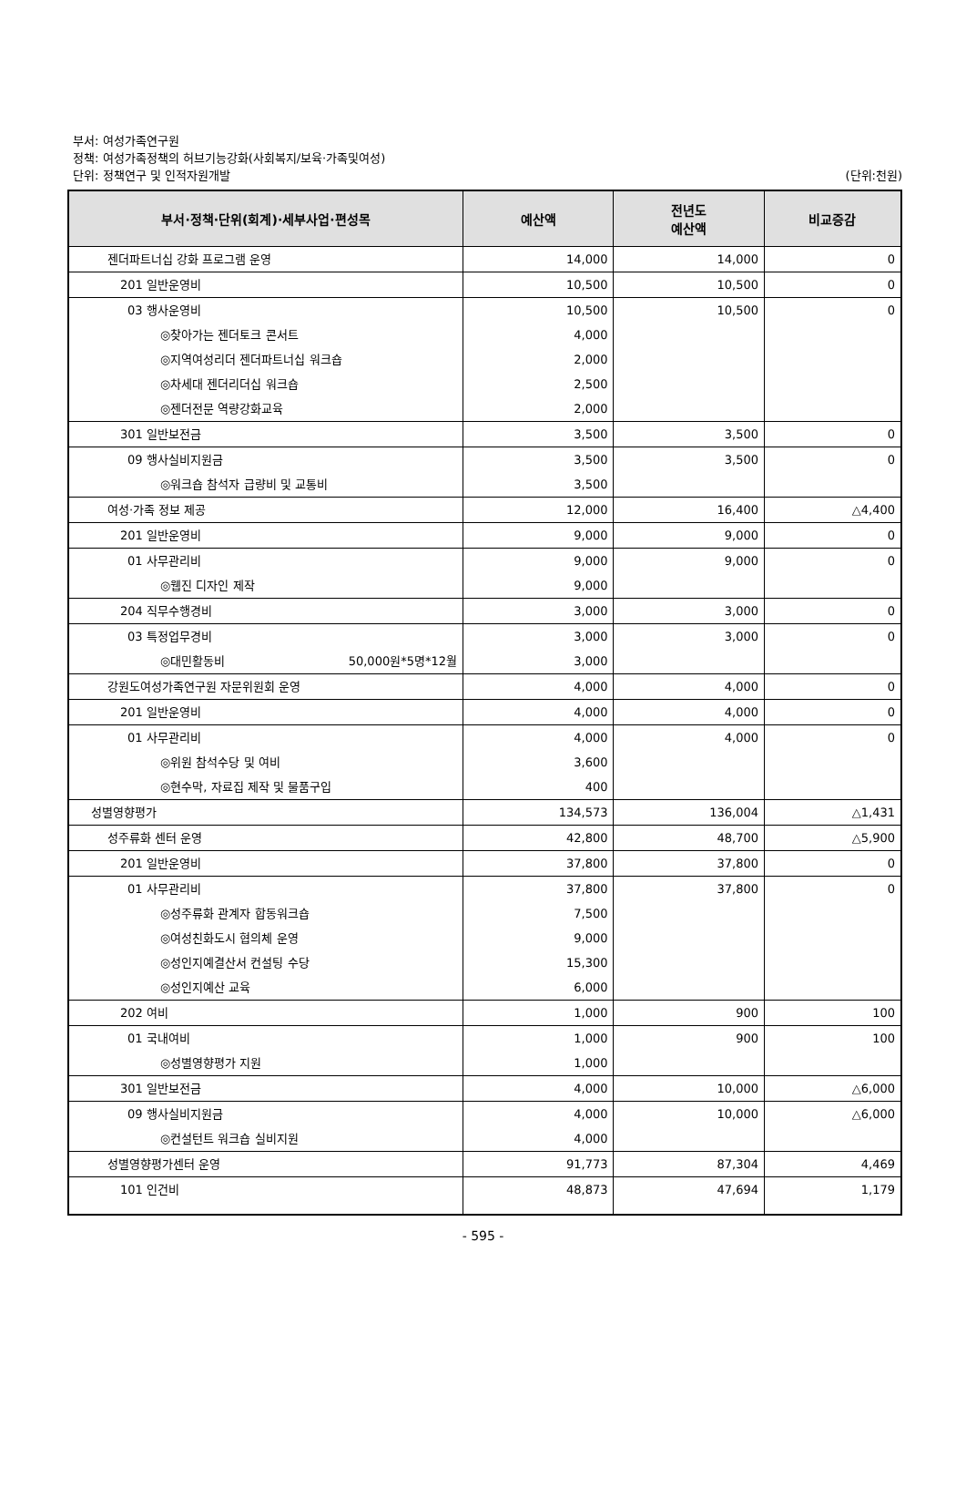부서: 여성가족연구원
정책: 여성가족정책의 허브기능강화(사회복지/보육·가족및여성)
단위: 정책연구 및 인적자원개발 (단위:천원)
| 부서·정책·단위(회계)·세부사업·편성목 | 예산액 | 전년도 예산액 | 비교증감 |
| --- | --- | --- | --- |
| 젠더파트너십 강화 프로그램 운영 | 14,000 | 14,000 | 0 |
| 201 일반운영비 | 10,500 | 10,500 | 0 |
| 03 행사운영비 | 10,500 | 10,500 | 0 |
| ◎찾아가는 젠더토크 콘서트 | 4,000 | | |
| ◎지역여성리더 젠더파트너십 워크숍 | 2,000 | | |
| ◎차세대 젠더리더십 워크숍 | 2,500 | | |
| ◎젠더전문 역량강화교육 | 2,000 | | |
| 301 일반보전금 | 3,500 | 3,500 | 0 |
| 09 행사실비지원금 | 3,500 | 3,500 | 0 |
| ◎워크숍 참석자 급량비 및 교통비 | 3,500 | | |
| 여성·가족 정보 제공 | 12,000 | 16,400 | △4,400 |
| 201 일반운영비 | 9,000 | 9,000 | 0 |
| 01 사무관리비 | 9,000 | 9,000 | 0 |
| ◎웹진 디자인 제작 | 9,000 | | |
| 204 직무수행경비 | 3,000 | 3,000 | 0 |
| 03 특정업무경비 | 3,000 | 3,000 | 0 |
| ◎대민활동비 50,000원*5명*12월 | 3,000 | | |
| 강원도여성가족연구원 자문위원회 운영 | 4,000 | 4,000 | 0 |
| 201 일반운영비 | 4,000 | 4,000 | 0 |
| 01 사무관리비 | 4,000 | 4,000 | 0 |
| ◎위원 참석수당 및 여비 | 3,600 | | |
| ◎현수막, 자료집 제작 및 물품구입 | 400 | | |
| 성별영향평가 | 134,573 | 136,004 | △1,431 |
| 성주류화 센터 운영 | 42,800 | 48,700 | △5,900 |
| 201 일반운영비 | 37,800 | 37,800 | 0 |
| 01 사무관리비 | 37,800 | 37,800 | 0 |
| ◎성주류화 관계자 합동워크숍 | 7,500 | | |
| ◎여성친화도시 협의체 운영 | 9,000 | | |
| ◎성인지예결산서 컨설팅 수당 | 15,300 | | |
| ◎성인지예산 교육 | 6,000 | | |
| 202 여비 | 1,000 | 900 | 100 |
| 01 국내여비 | 1,000 | 900 | 100 |
| ◎성별영향평가 지원 | 1,000 | | |
| 301 일반보전금 | 4,000 | 10,000 | △6,000 |
| 09 행사실비지원금 | 4,000 | 10,000 | △6,000 |
| ◎컨설턴트 워크숍 실비지원 | 4,000 | | |
| 성별영향평가센터 운영 | 91,773 | 87,304 | 4,469 |
| 101 인건비 | 48,873 | 47,694 | 1,179 |
- 595 -